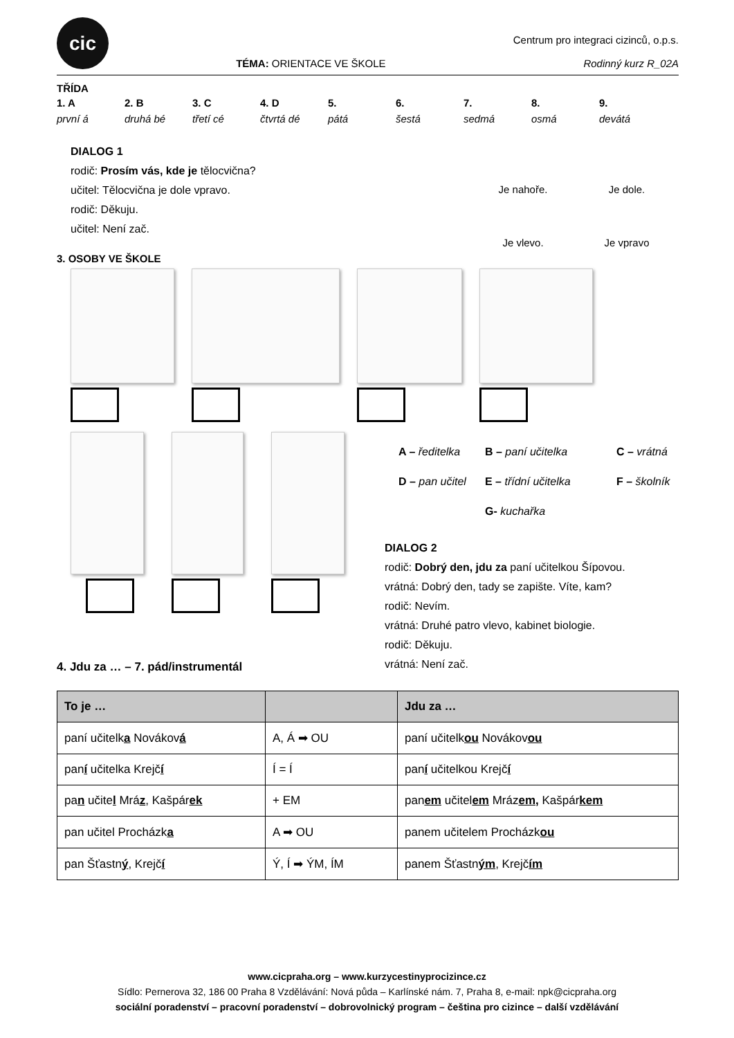cic
TÉMA: ORIENTACE VE ŠKOLE
Centrum pro integraci cizinců, o.p.s.
Rodinný kurz R_02A
TŘÍDA
1. A 2. B 3. C 4. D 5. 6. 7. 8. 9.
první á druhá bé třetí cé čtvrtá dé pátá šestá sedmá osmá devátá
DIALOG 1
rodič: Prosím vás, kde je tělocvična?
učitel: Tělocvična je dole vpravo.
rodič: Děkuju.
učitel: Není zač.
Je nahoře.
Je dole.
Je vlevo.
Je vpravo
3. OSOBY VE ŠKOLE
A – ředitelka
B – paní učitelka
C – vrátná
D – pan učitel
E – třídní učitelka
F – školník
G- kuchařka
DIALOG 2
rodič: Dobrý den, jdu za paní učitelkou Šípovou.
vrátná: Dobrý den, tady se zapište. Víte, kam?
rodič: Nevím.
vrátná: Druhé patro vlevo, kabinet biologie.
rodič: Děkuju.
vrátná: Není zač.
4. Jdu za … – 7. pád/instrumentál
| To je … | | Jdu za … |
| --- | --- | --- |
| paní učitelk a Novákov á | A, Á ➡ OU | paní učitelk ou Novákov ou |
| pan í učitelka Krejč í | Í = Í | pan í učitelkou Krejč í |
| pa n učite l Mrá z , Kašpár ek | + EM | pan em učitel em Mráz em , Kašpár kem |
| pan učitel Procházk a | A ➡ OU | panem učitelem Procházk ou |
| pan Šťastn ý , Krejč í | Ý, Í ➡ ÝM, ÍM | panem Šťastn ým , Krejč ím |
www.cicpraha.org – www.kurzycestinyprocizince.cz
Sídlo: Pernerova 32, 186 00 Praha 8 Vzdělávání: Nová půda – Karlínské nám. 7, Praha 8, e-mail: npk@cicpraha.org
sociální poradenství – pracovní poradenství – dobrovolnický program – čeština pro cizince – další vzdělávání